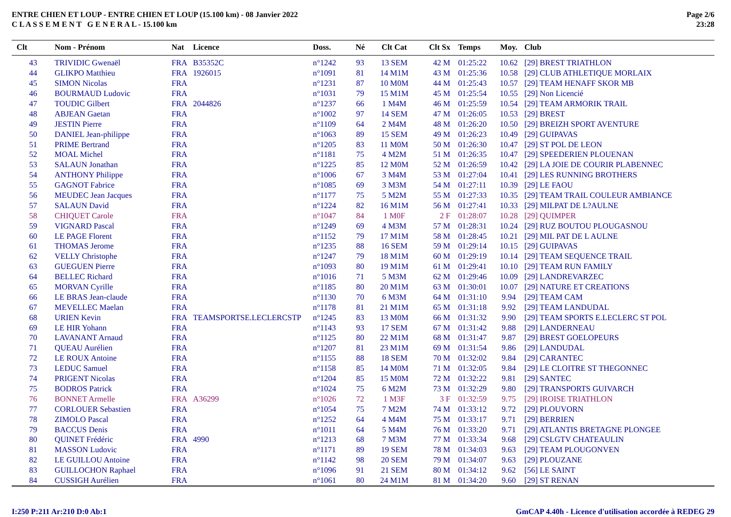ENTRE CHIEN ET LOUP - ENTRE CHIEN ET LOUP (15.100 km) - 08 Janvier 2022
C L A S S E M E N T G E N E R A L - 15.100 km
Page 2/6
23:28
| Clt | Nom - Prénom | Nat | Licence | Doss. | Né | Clt Cat | Clt Sx | Temps | Moy. | Club |
| --- | --- | --- | --- | --- | --- | --- | --- | --- | --- | --- |
| 43 | TRIVIDIC Gwenaël | FRA | B35352C | n°1242 | 93 | 13 SEM | 42 M | 01:25:22 | 10.62 | [29] BREST TRIATHLON |
| 44 | GLIKPO Matthieu | FRA | 1926015 | n°1091 | 81 | 14 M1M | 43 M | 01:25:36 | 10.58 | [29] CLUB ATHLETIQUE MORLAIX |
| 45 | SIMON Nicolas | FRA | | n°1231 | 87 | 10 M0M | 44 M | 01:25:43 | 10.57 | [29] TEAM HENAFF SKOR MB |
| 46 | BOURMAUD Ludovic | FRA | | n°1031 | 79 | 15 M1M | 45 M | 01:25:54 | 10.55 | [29] Non Licencié |
| 47 | TOUDIC Gilbert | FRA | 2044826 | n°1237 | 66 | 1 M4M | 46 M | 01:25:59 | 10.54 | [29] TEAM ARMORIK TRAIL |
| 48 | ABJEAN Gaetan | FRA | | n°1002 | 97 | 14 SEM | 47 M | 01:26:05 | 10.53 | [29] BREST |
| 49 | JESTIN Pierre | FRA | | n°1109 | 64 | 2 M4M | 48 M | 01:26:20 | 10.50 | [29] BREIZH SPORT AVENTURE |
| 50 | DANIEL Jean-philippe | FRA | | n°1063 | 89 | 15 SEM | 49 M | 01:26:23 | 10.49 | [29] GUIPAVAS |
| 51 | PRIME Bertrand | FRA | | n°1205 | 83 | 11 M0M | 50 M | 01:26:30 | 10.47 | [29] ST POL DE LEON |
| 52 | MOAL Michel | FRA | | n°1181 | 75 | 4 M2M | 51 M | 01:26:35 | 10.47 | [29] SPEEDERIEN PLOUENAN |
| 53 | SALAUN Jonathan | FRA | | n°1225 | 85 | 12 M0M | 52 M | 01:26:59 | 10.42 | [29] LA JOIE DE COURIR PLABENNEC |
| 54 | ANTHONY Philippe | FRA | | n°1006 | 67 | 3 M4M | 53 M | 01:27:04 | 10.41 | [29] LES RUNNING BROTHERS |
| 55 | GAGNOT Fabrice | FRA | | n°1085 | 69 | 3 M3M | 54 M | 01:27:11 | 10.39 | [29] LE FAOU |
| 56 | MEUDEC Jean Jacques | FRA | | n°1177 | 75 | 5 M2M | 55 M | 01:27:33 | 10.35 | [29] TEAM TRAIL COULEUR AMBIANCE |
| 57 | SALAUN David | FRA | | n°1224 | 82 | 16 M1M | 56 M | 01:27:41 | 10.33 | [29] MILPAT DE L?AULNE |
| 58 | CHIQUET Carole | FRA | | n°1047 | 84 | 1 M0F | 2 F | 01:28:07 | 10.28 | [29] QUIMPER |
| 59 | VIGNARD Pascal | FRA | | n°1249 | 69 | 4 M3M | 57 M | 01:28:31 | 10.24 | [29] RUZ BOUTOU PLOUGASNOU |
| 60 | LE PAGE Florent | FRA | | n°1152 | 79 | 17 M1M | 58 M | 01:28:45 | 10.21 | [29] MIL PAT DE L AULNE |
| 61 | THOMAS Jerome | FRA | | n°1235 | 88 | 16 SEM | 59 M | 01:29:14 | 10.15 | [29] GUIPAVAS |
| 62 | VELLY Christophe | FRA | | n°1247 | 79 | 18 M1M | 60 M | 01:29:19 | 10.14 | [29] TEAM SEQUENCE TRAIL |
| 63 | GUEGUEN Pierre | FRA | | n°1093 | 80 | 19 M1M | 61 M | 01:29:41 | 10.10 | [29] TEAM RUN FAMILY |
| 64 | BELLEC Richard | FRA | | n°1016 | 71 | 5 M3M | 62 M | 01:29:46 | 10.09 | [29] LANDREVARZEC |
| 65 | MORVAN Cyrille | FRA | | n°1185 | 80 | 20 M1M | 63 M | 01:30:01 | 10.07 | [29] NATURE ET CREATIONS |
| 66 | LE BRAS Jean-claude | FRA | | n°1130 | 70 | 6 M3M | 64 M | 01:31:10 | 9.94 | [29] TEAM CAM |
| 67 | MEVELLEC Maelan | FRA | | n°1178 | 81 | 21 M1M | 65 M | 01:31:18 | 9.92 | [29] TEAM LANDUDAL |
| 68 | URIEN Kevin | FRA | TEAMSPORTSE.LECLERCSTP | n°1245 | 83 | 13 M0M | 66 M | 01:31:32 | 9.90 | [29] TEAM SPORTS E.LECLERC ST POL |
| 69 | LE HIR Yohann | FRA | | n°1143 | 93 | 17 SEM | 67 M | 01:31:42 | 9.88 | [29] LANDERNEAU |
| 70 | LAVANANT Arnaud | FRA | | n°1125 | 80 | 22 M1M | 68 M | 01:31:47 | 9.87 | [29] BREST GOELOPEURS |
| 71 | QUEAU Aurélien | FRA | | n°1207 | 81 | 23 M1M | 69 M | 01:31:54 | 9.86 | [29] LANDUDAL |
| 72 | LE ROUX Antoine | FRA | | n°1155 | 88 | 18 SEM | 70 M | 01:32:02 | 9.84 | [29] CARANTEC |
| 73 | LEDUC Samuel | FRA | | n°1158 | 85 | 14 M0M | 71 M | 01:32:05 | 9.84 | [29] LE CLOITRE ST THEGONNEC |
| 74 | PRIGENT Nicolas | FRA | | n°1204 | 85 | 15 M0M | 72 M | 01:32:22 | 9.81 | [29] SANTEC |
| 75 | BODROS Patrick | FRA | | n°1024 | 75 | 6 M2M | 73 M | 01:32:29 | 9.80 | [29] TRANSPORTS GUIVARCH |
| 76 | BONNET Armelle | FRA | A36299 | n°1026 | 72 | 1 M3F | 3 F | 01:32:59 | 9.75 | [29] IROISE TRIATHLON |
| 77 | CORLOUER Sebastien | FRA | | n°1054 | 75 | 7 M2M | 74 M | 01:33:12 | 9.72 | [29] PLOUVORN |
| 78 | ZIMOLO Pascal | FRA | | n°1252 | 64 | 4 M4M | 75 M | 01:33:17 | 9.71 | [29] BERRIEN |
| 79 | BACCUS Denis | FRA | | n°1011 | 64 | 5 M4M | 76 M | 01:33:20 | 9.71 | [29] ATLANTIS BRETAGNE PLONGEE |
| 80 | QUINET Frédéric | FRA | 4990 | n°1213 | 68 | 7 M3M | 77 M | 01:33:34 | 9.68 | [29] CSLGTV CHATEAULIN |
| 81 | MASSON Ludovic | FRA | | n°1171 | 89 | 19 SEM | 78 M | 01:34:03 | 9.63 | [29] TEAM PLOUGONVEN |
| 82 | LE GUILLOU Antoine | FRA | | n°1142 | 98 | 20 SEM | 79 M | 01:34:07 | 9.63 | [29] PLOUZANE |
| 83 | GUILLOCHON Raphael | FRA | | n°1096 | 91 | 21 SEM | 80 M | 01:34:12 | 9.62 | [56] LE SAINT |
| 84 | CUSSIGH Aurélien | FRA | | n°1061 | 80 | 24 M1M | 81 M | 01:34:20 | 9.60 | [29] ST RENAN |
I:250 P:211 Ar:210 D:0 Ab:1 GmCAP 4.40h - Licence d'utilisation accordée à REDEG 29